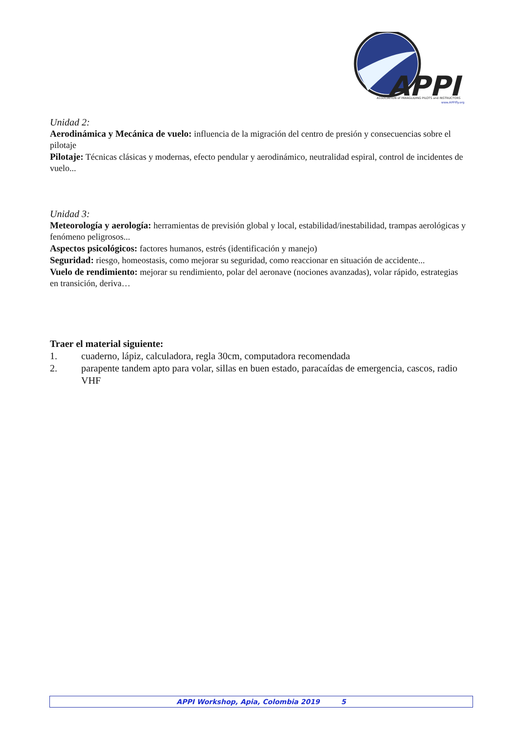APPI
ASSOCIATION of PARAGLIDING PILOTS and INSTRUCTORS
www.APPIfly.org
Unidad 2:
Aerodinámica y Mecánica de vuelo: influencia de la migración del centro de presión y consecuencias sobre el pilotaje
Pilotaje: Técnicas clásicas y modernas, efecto pendular y aerodinámico, neutralidad espiral, control de incidentes de vuelo...
Unidad 3:
Meteorología y aerología: herramientas de previsión global y local, estabilidad/inestabilidad, trampas aerológicas y fenómeno peligrosos...
Aspectos psicológicos: factores humanos, estrés (identificación y manejo)
Seguridad: riesgo, homeostasis, como mejorar su seguridad, como reaccionar en situación de accidente...
Vuelo de rendimiento: mejorar su rendimiento, polar del aeronave (nociones avanzadas), volar rápido, estrategias en transición, deriva…
Traer el material siguiente:
1. cuaderno, lápiz, calculadora, regla 30cm, computadora recomendada
2. parapente tandem apto para volar, sillas en buen estado, paracaídas de emergencia, cascos, radio VHF
APPI Workshop, Apia, Colombia 2019 5